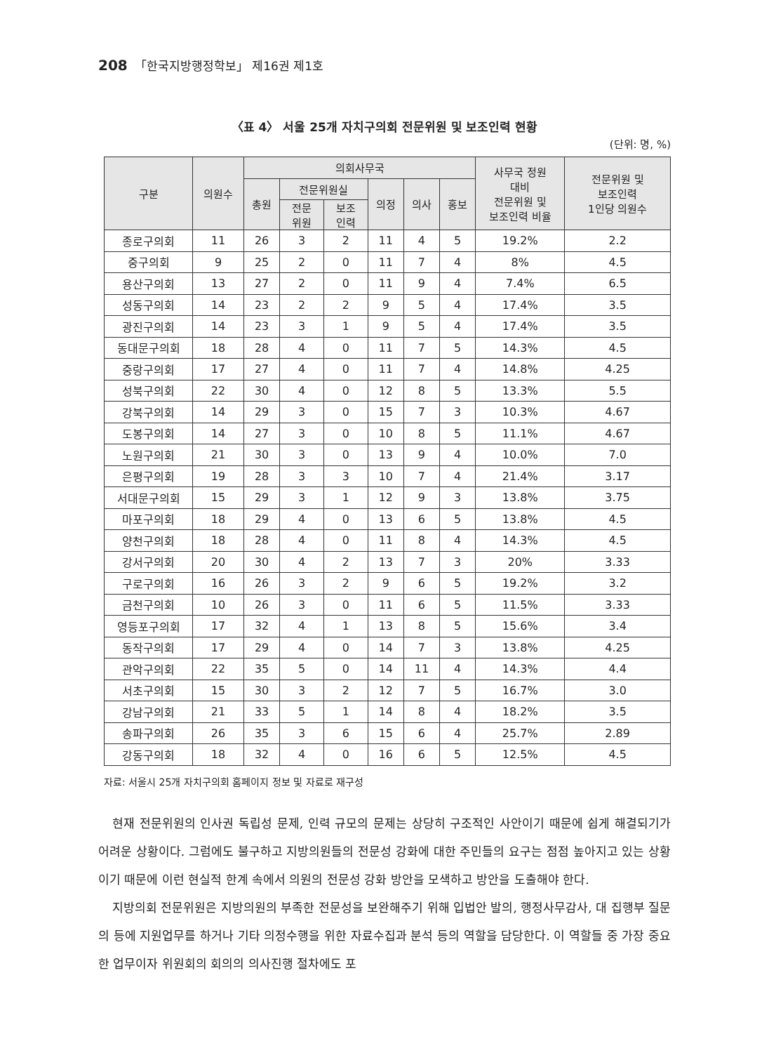208 「한국지방행정학보」 제16권 제1호
〈표 4〉 서울 25개 자치구의회 전문위원 및 보조인력 현황
(단위: 명, %)
| 구분 | 의원수 | 의회사무국 | | | | | | 사무국 정원 대비 전문위원 및 보조인력 비율 | 전문위원 및 보조인력 1인당 의원수 |
| --- | --- | --- | --- | --- | --- | --- | --- | --- | --- |
| | | 총원 | 전문위원실 | | 의정 | 의사 | 홍보 | | |
| | | | 전문 위원 | 보조 인력 | | | | | |
| 종로구의회 | 11 | 26 | 3 | 2 | 11 | 4 | 5 | 19.2% | 2.2 |
| 중구의회 | 9 | 25 | 2 | 0 | 11 | 7 | 4 | 8% | 4.5 |
| 용산구의회 | 13 | 27 | 2 | 0 | 11 | 9 | 4 | 7.4% | 6.5 |
| 성동구의회 | 14 | 23 | 2 | 2 | 9 | 5 | 4 | 17.4% | 3.5 |
| 광진구의회 | 14 | 23 | 3 | 1 | 9 | 5 | 4 | 17.4% | 3.5 |
| 동대문구의회 | 18 | 28 | 4 | 0 | 11 | 7 | 5 | 14.3% | 4.5 |
| 중랑구의회 | 17 | 27 | 4 | 0 | 11 | 7 | 4 | 14.8% | 4.25 |
| 성북구의회 | 22 | 30 | 4 | 0 | 12 | 8 | 5 | 13.3% | 5.5 |
| 강북구의회 | 14 | 29 | 3 | 0 | 15 | 7 | 3 | 10.3% | 4.67 |
| 도봉구의회 | 14 | 27 | 3 | 0 | 10 | 8 | 5 | 11.1% | 4.67 |
| 노원구의회 | 21 | 30 | 3 | 0 | 13 | 9 | 4 | 10.0% | 7.0 |
| 은평구의회 | 19 | 28 | 3 | 3 | 10 | 7 | 4 | 21.4% | 3.17 |
| 서대문구의회 | 15 | 29 | 3 | 1 | 12 | 9 | 3 | 13.8% | 3.75 |
| 마포구의회 | 18 | 29 | 4 | 0 | 13 | 6 | 5 | 13.8% | 4.5 |
| 양천구의회 | 18 | 28 | 4 | 0 | 11 | 8 | 4 | 14.3% | 4.5 |
| 강서구의회 | 20 | 30 | 4 | 2 | 13 | 7 | 3 | 20% | 3.33 |
| 구로구의회 | 16 | 26 | 3 | 2 | 9 | 6 | 5 | 19.2% | 3.2 |
| 금천구의회 | 10 | 26 | 3 | 0 | 11 | 6 | 5 | 11.5% | 3.33 |
| 영등포구의회 | 17 | 32 | 4 | 1 | 13 | 8 | 5 | 15.6% | 3.4 |
| 동작구의회 | 17 | 29 | 4 | 0 | 14 | 7 | 3 | 13.8% | 4.25 |
| 관악구의회 | 22 | 35 | 5 | 0 | 14 | 11 | 4 | 14.3% | 4.4 |
| 서초구의회 | 15 | 30 | 3 | 2 | 12 | 7 | 5 | 16.7% | 3.0 |
| 강남구의회 | 21 | 33 | 5 | 1 | 14 | 8 | 4 | 18.2% | 3.5 |
| 송파구의회 | 26 | 35 | 3 | 6 | 15 | 6 | 4 | 25.7% | 2.89 |
| 강동구의회 | 18 | 32 | 4 | 0 | 16 | 6 | 5 | 12.5% | 4.5 |
자료: 서울시 25개 자치구의회 홈페이지 정보 및 자료로 재구성
현재 전문위원의 인사권 독립성 문제, 인력 규모의 문제는 상당히 구조적인 사안이기 때문에 쉽게 해결되기가 어려운 상황이다. 그럼에도 불구하고 지방의원들의 전문성 강화에 대한 주민들의 요구는 점점 높아지고 있는 상황이기 때문에 이런 현실적 한계 속에서 의원의 전문성 강화 방안을 모색하고 방안을 도출해야 한다.
지방의회 전문위원은 지방의원의 부족한 전문성을 보완해주기 위해 입법안 발의, 행정사무감사, 대 집행부 질문의 등에 지원업무를 하거나 기타 의정수행을 위한 자료수집과 분석 등의 역할을 담당한다. 이 역할들 중 가장 중요한 업무이자 위원회의 회의의 의사진행 절차에도 포